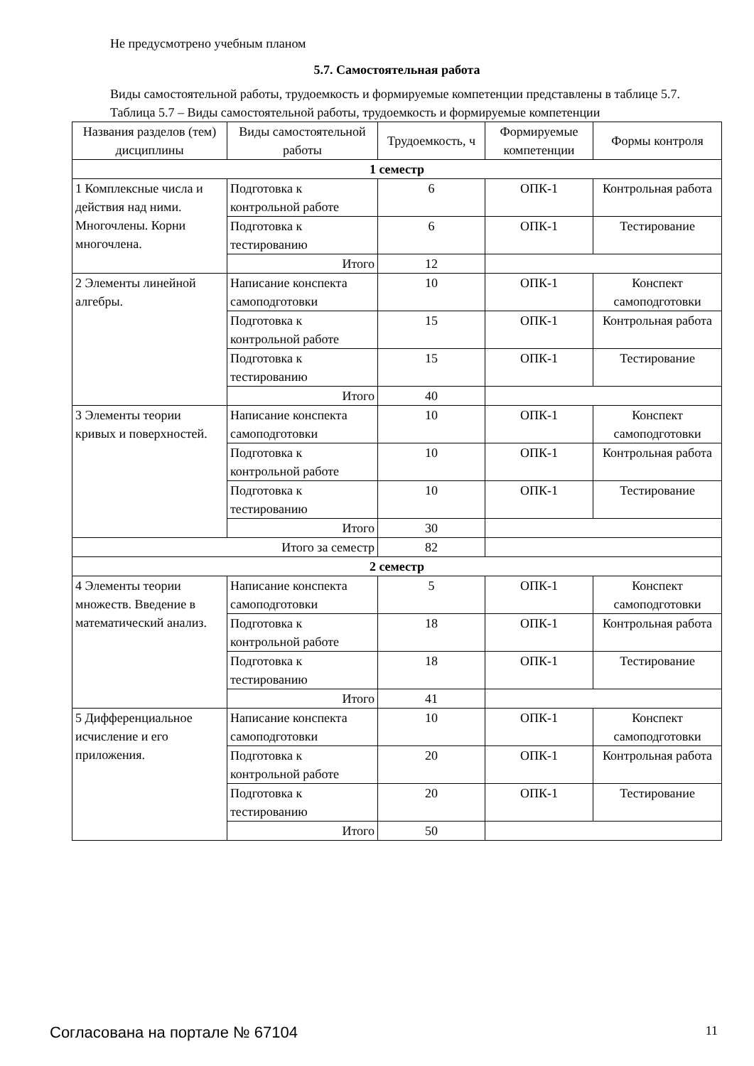Не предусмотрено учебным планом
5.7. Самостоятельная работа
Виды самостоятельной работы, трудоемкость и формируемые компетенции представлены в таблице 5.7.
Таблица 5.7 – Виды самостоятельной работы, трудоемкость и формируемые компетенции
| Названия разделов (тем) дисциплины | Виды самостоятельной работы | Трудоемкость, ч | Формируемые компетенции | Формы контроля |
| --- | --- | --- | --- | --- |
| 1 семестр | | | | |
| 1 Комплексные числа и действия над ними. Многочлены. Корни многочлена. | Подготовка к контрольной работе | 6 | ОПК-1 | Контрольная работа |
| | Подготовка к тестированию | 6 | ОПК-1 | Тестирование |
| | Итого | 12 | | |
| 2 Элементы линейной алгебры. | Написание конспекта самоподготовки | 10 | ОПК-1 | Конспект самоподготовки |
| | Подготовка к контрольной работе | 15 | ОПК-1 | Контрольная работа |
| | Подготовка к тестированию | 15 | ОПК-1 | Тестирование |
| | Итого | 40 | | |
| 3 Элементы теории кривых и поверхностей. | Написание конспекта самоподготовки | 10 | ОПК-1 | Конспект самоподготовки |
| | Подготовка к контрольной работе | 10 | ОПК-1 | Контрольная работа |
| | Подготовка к тестированию | 10 | ОПК-1 | Тестирование |
| | Итого | 30 | | |
| Итого за семестр | | 82 | | |
| 2 семестр | | | | |
| 4 Элементы теории множеств. Введение в математический анализ. | Написание конспекта самоподготовки | 5 | ОПК-1 | Конспект самоподготовки |
| | Подготовка к контрольной работе | 18 | ОПК-1 | Контрольная работа |
| | Подготовка к тестированию | 18 | ОПК-1 | Тестирование |
| | Итого | 41 | | |
| 5 Дифференциальное исчисление и его приложения. | Написание конспекта самоподготовки | 10 | ОПК-1 | Конспект самоподготовки |
| | Подготовка к контрольной работе | 20 | ОПК-1 | Контрольная работа |
| | Подготовка к тестированию | 20 | ОПК-1 | Тестирование |
| | Итого | 50 | | |
Согласована на портале № 67104 11